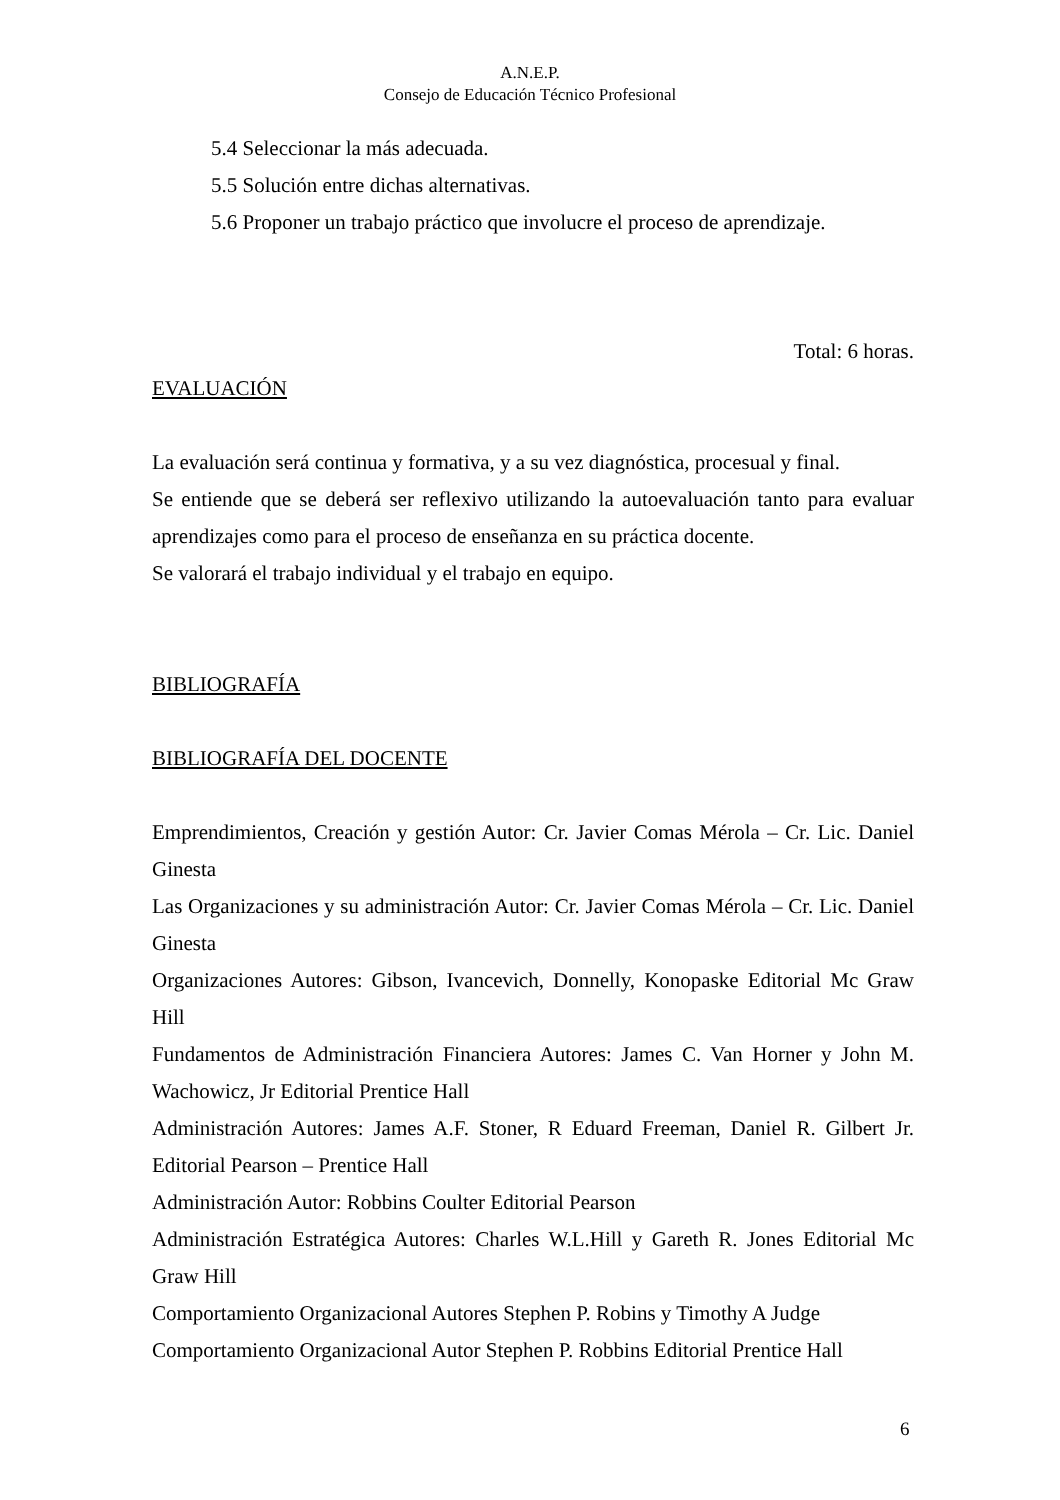A.N.E.P.
Consejo de Educación Técnico Profesional
5.4 Seleccionar la más adecuada.
5.5 Solución entre dichas alternativas.
5.6 Proponer un trabajo práctico que involucre el proceso de aprendizaje.
Total: 6 horas.
EVALUACIÓN
La evaluación será continua y formativa, y a su vez diagnóstica, procesual y final.
Se entiende que se deberá ser reflexivo utilizando la autoevaluación tanto para evaluar aprendizajes como para el proceso de enseñanza en su práctica docente.
Se valorará el trabajo individual y el trabajo en equipo.
BIBLIOGRAFÍA
BIBLIOGRAFÍA DEL DOCENTE
Emprendimientos, Creación y gestión Autor: Cr. Javier Comas Mérola – Cr. Lic. Daniel Ginesta
Las Organizaciones y su administración Autor: Cr. Javier Comas Mérola – Cr. Lic. Daniel Ginesta
Organizaciones Autores: Gibson, Ivancevich, Donnelly, Konopaske Editorial Mc Graw Hill
Fundamentos de Administración Financiera Autores: James C. Van Horner y John M. Wachowicz, Jr Editorial Prentice Hall
Administración Autores: James A.F. Stoner, R Eduard Freeman, Daniel R. Gilbert Jr. Editorial Pearson – Prentice Hall
Administración Autor: Robbins Coulter Editorial Pearson
Administración Estratégica Autores: Charles W.L.Hill y Gareth R. Jones Editorial Mc Graw Hill
Comportamiento Organizacional Autores Stephen P. Robins y Timothy A Judge
Comportamiento Organizacional Autor Stephen P. Robbins Editorial Prentice Hall
6